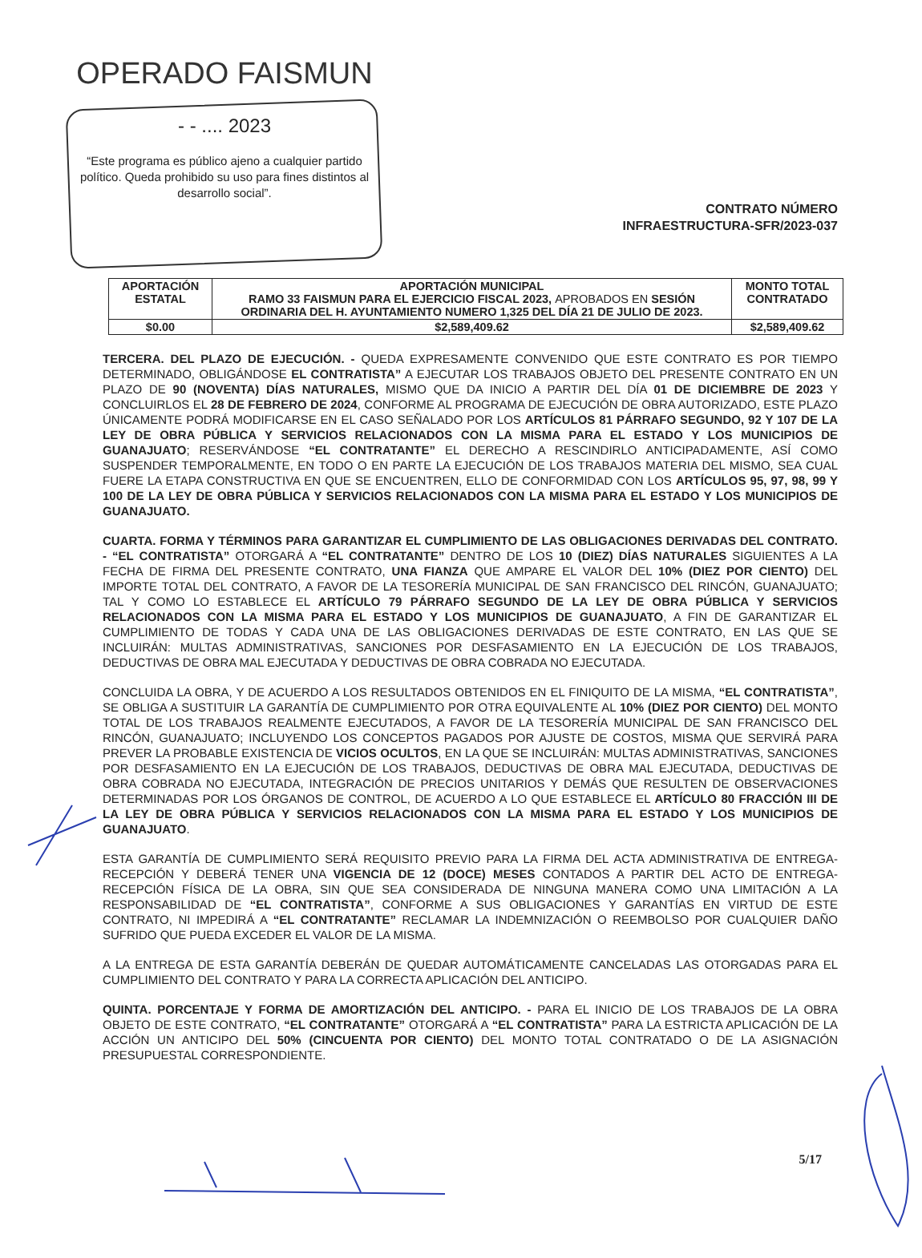OPERADO FAISMUN
- - .... 2023
“Este programa es público ajeno a cualquier partido político. Queda prohibido su uso para fines distintos al desarrollo social”.
CONTRATO NÚMERO
INFRAESTRUCTURA-SFR/2023-037
| APORTACIÓN ESTATAL | APORTACIÓN MUNICIPAL RAMO 33 FAISMUN PARA EL EJERCICIO FISCAL 2023, APROBADOS EN SESIÓN ORDINARIA DEL H. AYUNTAMIENTO NUMERO 1,325 DEL DÍA 21 DE JULIO DE 2023. | MONTO TOTAL CONTRATADO |
| --- | --- | --- |
| $0.00 | $2,589,409.62 | $2,589,409.62 |
TERCERA. DEL PLAZO DE EJECUCIÓN. - QUEDA EXPRESAMENTE CONVENIDO QUE ESTE CONTRATO ES POR TIEMPO DETERMINADO, OBLIGÁNDOSE EL CONTRATISTA” A EJECUTAR LOS TRABAJOS OBJETO DEL PRESENTE CONTRATO EN UN PLAZO DE 90 (NOVENTA) DÍAS NATURALES, MISMO QUE DA INICIO A PARTIR DEL DÍA 01 DE DICIEMBRE DE 2023 Y CONCLUIRLOS EL 28 DE FEBRERO DE 2024, CONFORME AL PROGRAMA DE EJECUCIÓN DE OBRA AUTORIZADO, ESTE PLAZO ÚNICAMENTE PODRÁ MODIFICARSE EN EL CASO SEÑALADO POR LOS ARTÍCULOS 81 PÁRRAFO SEGUNDO, 92 Y 107 DE LA LEY DE OBRA PÚBLICA Y SERVICIOS RELACIONADOS CON LA MISMA PARA EL ESTADO Y LOS MUNICIPIOS DE GUANAJUATO; RESERVÁNDOSE “EL CONTRATANTE” EL DERECHO A RESCINDIRLO ANTICIPADAMENTE, ASÍ COMO SUSPENDER TEMPORALMENTE, EN TODO O EN PARTE LA EJECUCIÓN DE LOS TRABAJOS MATERIA DEL MISMO, SEA CUAL FUERE LA ETAPA CONSTRUCTIVA EN QUE SE ENCUENTREN, ELLO DE CONFORMIDAD CON LOS ARTÍCULOS 95, 97, 98, 99 Y 100 DE LA LEY DE OBRA PÚBLICA Y SERVICIOS RELACIONADOS CON LA MISMA PARA EL ESTADO Y LOS MUNICIPIOS DE GUANAJUATO.
CUARTA. FORMA Y TÉRMINOS PARA GARANTIZAR EL CUMPLIMIENTO DE LAS OBLIGACIONES DERIVADAS DEL CONTRATO. - “EL CONTRATISTA” OTORGARÁ A “EL CONTRATANTE” DENTRO DE LOS 10 (DIEZ) DÍAS NATURALES SIGUIENTES A LA FECHA DE FIRMA DEL PRESENTE CONTRATO, UNA FIANZA QUE AMPARE EL VALOR DEL 10% (DIEZ POR CIENTO) DEL IMPORTE TOTAL DEL CONTRATO, A FAVOR DE LA TESORERÍA MUNICIPAL DE SAN FRANCISCO DEL RINCÓN, GUANAJUATO; TAL Y COMO LO ESTABLECE EL ARTÍCULO 79 PÁRRAFO SEGUNDO DE LA LEY DE OBRA PÚBLICA Y SERVICIOS RELACIONADOS CON LA MISMA PARA EL ESTADO Y LOS MUNICIPIOS DE GUANAJUATO, A FIN DE GARANTIZAR EL CUMPLIMIENTO DE TODAS Y CADA UNA DE LAS OBLIGACIONES DERIVADAS DE ESTE CONTRATO, EN LAS QUE SE INCLUIRÁN: MULTAS ADMINISTRATIVAS, SANCIONES POR DESFASAMIENTO EN LA EJECUCIÓN DE LOS TRABAJOS, DEDUCTIVAS DE OBRA MAL EJECUTADA Y DEDUCTIVAS DE OBRA COBRADA NO EJECUTADA.
CONCLUIDA LA OBRA, Y DE ACUERDO A LOS RESULTADOS OBTENIDOS EN EL FINIQUITO DE LA MISMA, “EL CONTRATISTA”, SE OBLIGA A SUSTITUIR LA GARANTÍA DE CUMPLIMIENTO POR OTRA EQUIVALENTE AL 10% (DIEZ POR CIENTO) DEL MONTO TOTAL DE LOS TRABAJOS REALMENTE EJECUTADOS, A FAVOR DE LA TESORERÍA MUNICIPAL DE SAN FRANCISCO DEL RINCÓN, GUANAJUATO; INCLUYENDO LOS CONCEPTOS PAGADOS POR AJUSTE DE COSTOS, MISMA QUE SERVIRÁ PARA PREVER LA PROBABLE EXISTENCIA DE VICIOS OCULTOS, EN LA QUE SE INCLUIRÁN: MULTAS ADMINISTRATIVAS, SANCIONES POR DESFASAMIENTO EN LA EJECUCIÓN DE LOS TRABAJOS, DEDUCTIVAS DE OBRA MAL EJECUTADA, DEDUCTIVAS DE OBRA COBRADA NO EJECUTADA, INTEGRACIÓN DE PRECIOS UNITARIOS Y DEMÁS QUE RESULTEN DE OBSERVACIONES DETERMINADAS POR LOS ÓRGANOS DE CONTROL, DE ACUERDO A LO QUE ESTABLECE EL ARTÍCULO 80 FRACCIÓN III DE LA LEY DE OBRA PÚBLICA Y SERVICIOS RELACIONADOS CON LA MISMA PARA EL ESTADO Y LOS MUNICIPIOS DE GUANAJUATO.
ESTA GARANTÍA DE CUMPLIMIENTO SERÁ REQUISITO PREVIO PARA LA FIRMA DEL ACTA ADMINISTRATIVA DE ENTREGA-RECEPCIÓN Y DEBERÁ TENER UNA VIGENCIA DE 12 (DOCE) MESES CONTADOS A PARTIR DEL ACTO DE ENTREGA-RECEPCIÓN FÍSICA DE LA OBRA, SIN QUE SEA CONSIDERADA DE NINGUNA MANERA COMO UNA LIMITACIÓN A LA RESPONSABILIDAD DE “EL CONTRATISTA”, CONFORME A SUS OBLIGACIONES Y GARANTÍAS EN VIRTUD DE ESTE CONTRATO, NI IMPEDIRÁ A “EL CONTRATANTE” RECLAMAR LA INDEMNIZACIÓN O REEMBOLSO POR CUALQUIER DAÑO SUFRIDO QUE PUEDA EXCEDER EL VALOR DE LA MISMA.
A LA ENTREGA DE ESTA GARANTÍA DEBERÁN DE QUEDAR AUTOMÁTICAMENTE CANCELADAS LAS OTORGADAS PARA EL CUMPLIMIENTO DEL CONTRATO Y PARA LA CORRECTA APLICACIÓN DEL ANTICIPO.
QUINTA. PORCENTAJE Y FORMA DE AMORTIZACIÓN DEL ANTICIPO. - PARA EL INICIO DE LOS TRABAJOS DE LA OBRA OBJETO DE ESTE CONTRATO, “EL CONTRATANTE” OTORGARÁ A “EL CONTRATISTA” PARA LA ESTRICTA APLICACIÓN DE LA ACCIÓN UN ANTICIPO DEL 50% (CINCUENTA POR CIENTO) DEL MONTO TOTAL CONTRATADO O DE LA ASIGNACIÓN PRESUPUESTAL CORRESPONDIENTE.
5/17